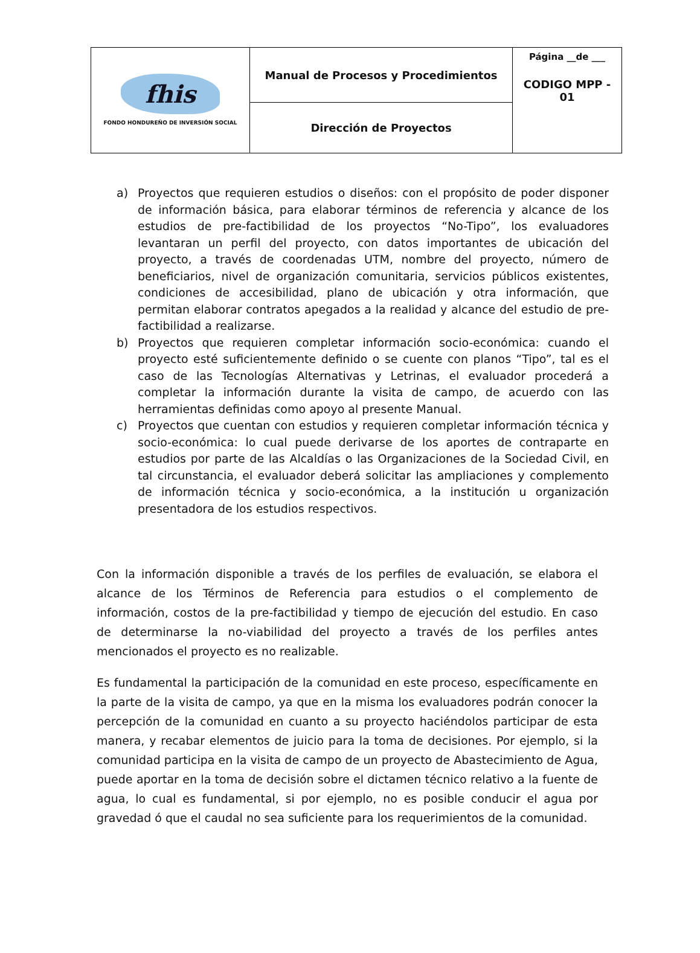| fhis FONDO HONDUREÑO DE INVERSIÓN SOCIAL | Manual de Procesos y Procedimientos | Página __de ___ CODIGO MPP - 01 |
| | Dirección de Proyectos | |
a) Proyectos que requieren estudios o diseños: con el propósito de poder disponer de información básica, para elaborar términos de referencia y alcance de los estudios de pre-factibilidad de los proyectos “No-Tipo”, los evaluadores levantaran un perfil del proyecto, con datos importantes de ubicación del proyecto, a través de coordenadas UTM, nombre del proyecto, número de beneficiarios, nivel de organización comunitaria, servicios públicos existentes, condiciones de accesibilidad, plano de ubicación y otra información, que permitan elaborar contratos apegados a la realidad y alcance del estudio de pre-factibilidad a realizarse.
b) Proyectos que requieren completar información socio-económica: cuando el proyecto esté suficientemente definido o se cuente con planos “Tipo”, tal es el caso de las Tecnologías Alternativas y Letrinas, el evaluador procederá a completar la información durante la visita de campo, de acuerdo con las herramientas definidas como apoyo al presente Manual.
c) Proyectos que cuentan con estudios y requieren completar información técnica y socio-económica: lo cual puede derivarse de los aportes de contraparte en estudios por parte de las Alcaldías o las Organizaciones de la Sociedad Civil, en tal circunstancia, el evaluador deberá solicitar las ampliaciones y complemento de información técnica y socio-económica, a la institución u organización presentadora de los estudios respectivos.
Con la información disponible a través de los perfiles de evaluación, se elabora el alcance de los Términos de Referencia para estudios o el complemento de información, costos de la pre-factibilidad y tiempo de ejecución del estudio. En caso de determinarse la no-viabilidad del proyecto a través de los perfiles antes mencionados el proyecto es no realizable.
Es fundamental la participación de la comunidad en este proceso, específicamente en la parte de la visita de campo, ya que en la misma los evaluadores podrán conocer la percepción de la comunidad en cuanto a su proyecto haciéndolos participar de esta manera, y recabar elementos de juicio para la toma de decisiones. Por ejemplo, si la comunidad participa en la visita de campo de un proyecto de Abastecimiento de Agua, puede aportar en la toma de decisión sobre el dictamen técnico relativo a la fuente de agua, lo cual es fundamental, si por ejemplo, no es posible conducir el agua por gravedad ó que el caudal no sea suficiente para los requerimientos de la comunidad.